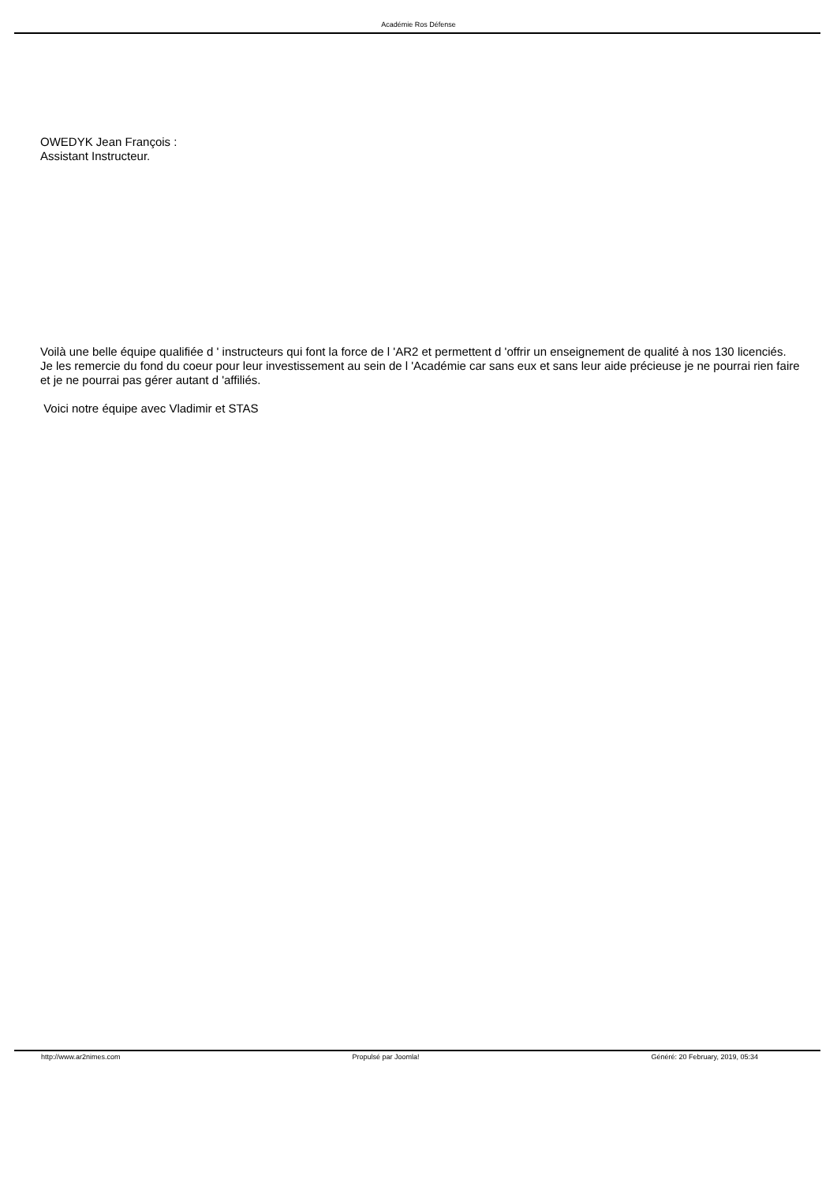Académie Ros Défense
OWEDYK Jean François :
Assistant Instructeur.
Voilà une belle équipe qualifiée d ' instructeurs qui font la force de l 'AR2 et permettent d 'offrir un enseignement de qualité à nos 130 licenciés.
Je les remercie du fond du coeur pour leur investissement au sein de l 'Académie car sans eux et sans leur aide précieuse je ne pourrai rien faire et je ne pourrai pas gérer autant d 'affiliés.
Voici notre équipe avec Vladimir et STAS
http://www.ar2nimes.com Propulsé par Joomla! Généré: 20 February, 2019, 05:34